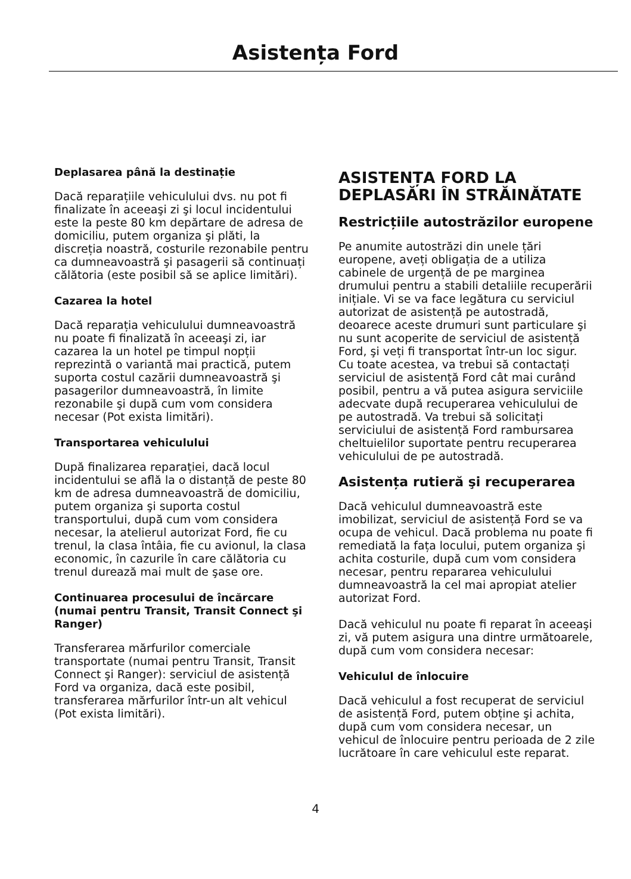Asistența Ford
Deplasarea până la destinație
Dacă reparațiile vehiculului dvs. nu pot fi finalizate în aceeaşi zi şi locul incidentului este la peste 80 km depărtare de adresa de domiciliu, putem organiza şi plăti, la discreția noastră, costurile rezonabile pentru ca dumneavoastră şi pasagerii să continuați călătoria (este posibil să se aplice limitări).
Cazarea la hotel
Dacă reparația vehiculului dumneavoastră nu poate fi finalizată în aceeaşi zi, iar cazarea la un hotel pe timpul nopții reprezintă o variantă mai practică, putem suporta costul cazării dumneavoastră şi pasagerilor dumneavoastră, în limite rezonabile şi după cum vom considera necesar (Pot exista limitări).
Transportarea vehiculului
După finalizarea reparației, dacă locul incidentului se află la o distanță de peste 80 km de adresa dumneavoastră de domiciliu, putem organiza şi suporta costul transportului, după cum vom considera necesar, la atelierul autorizat Ford, fie cu trenul, la clasa întâia, fie cu avionul, la clasa economic, în cazurile în care călătoria cu trenul durează mai mult de şase ore.
Continuarea procesului de încărcare (numai pentru Transit, Transit Connect şi Ranger)
Transferarea mărfurilor comerciale transportate (numai pentru Transit, Transit Connect şi Ranger): serviciul de asistență Ford va organiza, dacă este posibil, transferarea mărfurilor într-un alt vehicul (Pot exista limitări).
ASISTENȚA FORD LA DEPLASĂRI ÎN STRĂINĂTATE
Restricțiile autostrăzilor europene
Pe anumite autostrăzi din unele țări europene, aveți obligația de a utiliza cabinele de urgență de pe marginea drumului pentru a stabili detaliile recuperării inițiale. Vi se va face legătura cu serviciul autorizat de asistență pe autostradă, deoarece aceste drumuri sunt particulare şi nu sunt acoperite de serviciul de asistență Ford, şi veți fi transportat într-un loc sigur. Cu toate acestea, va trebui să contactați serviciul de asistență Ford cât mai curând posibil, pentru a vă putea asigura serviciile adecvate după recuperarea vehiculului de pe autostradă. Va trebui să solicitați serviciului de asistență Ford rambursarea cheltuielilor suportate pentru recuperarea vehiculului de pe autostradă.
Asistența rutieră şi recuperarea
Dacă vehiculul dumneavoastră este imobilizat, serviciul de asistență Ford se va ocupa de vehicul. Dacă problema nu poate fi remediată la fața locului, putem organiza şi achita costurile, după cum vom considera necesar, pentru repararea vehiculului dumneavoastră la cel mai apropiat atelier autorizat Ford.
Dacă vehiculul nu poate fi reparat în aceeaşi zi, vă putem asigura una dintre următoarele, după cum vom considera necesar:
Vehiculul de înlocuire
Dacă vehiculul a fost recuperat de serviciul de asistență Ford, putem obține şi achita, după cum vom considera necesar, un vehicul de înlocuire pentru perioada de 2 zile lucrătoare în care vehiculul este reparat.
4